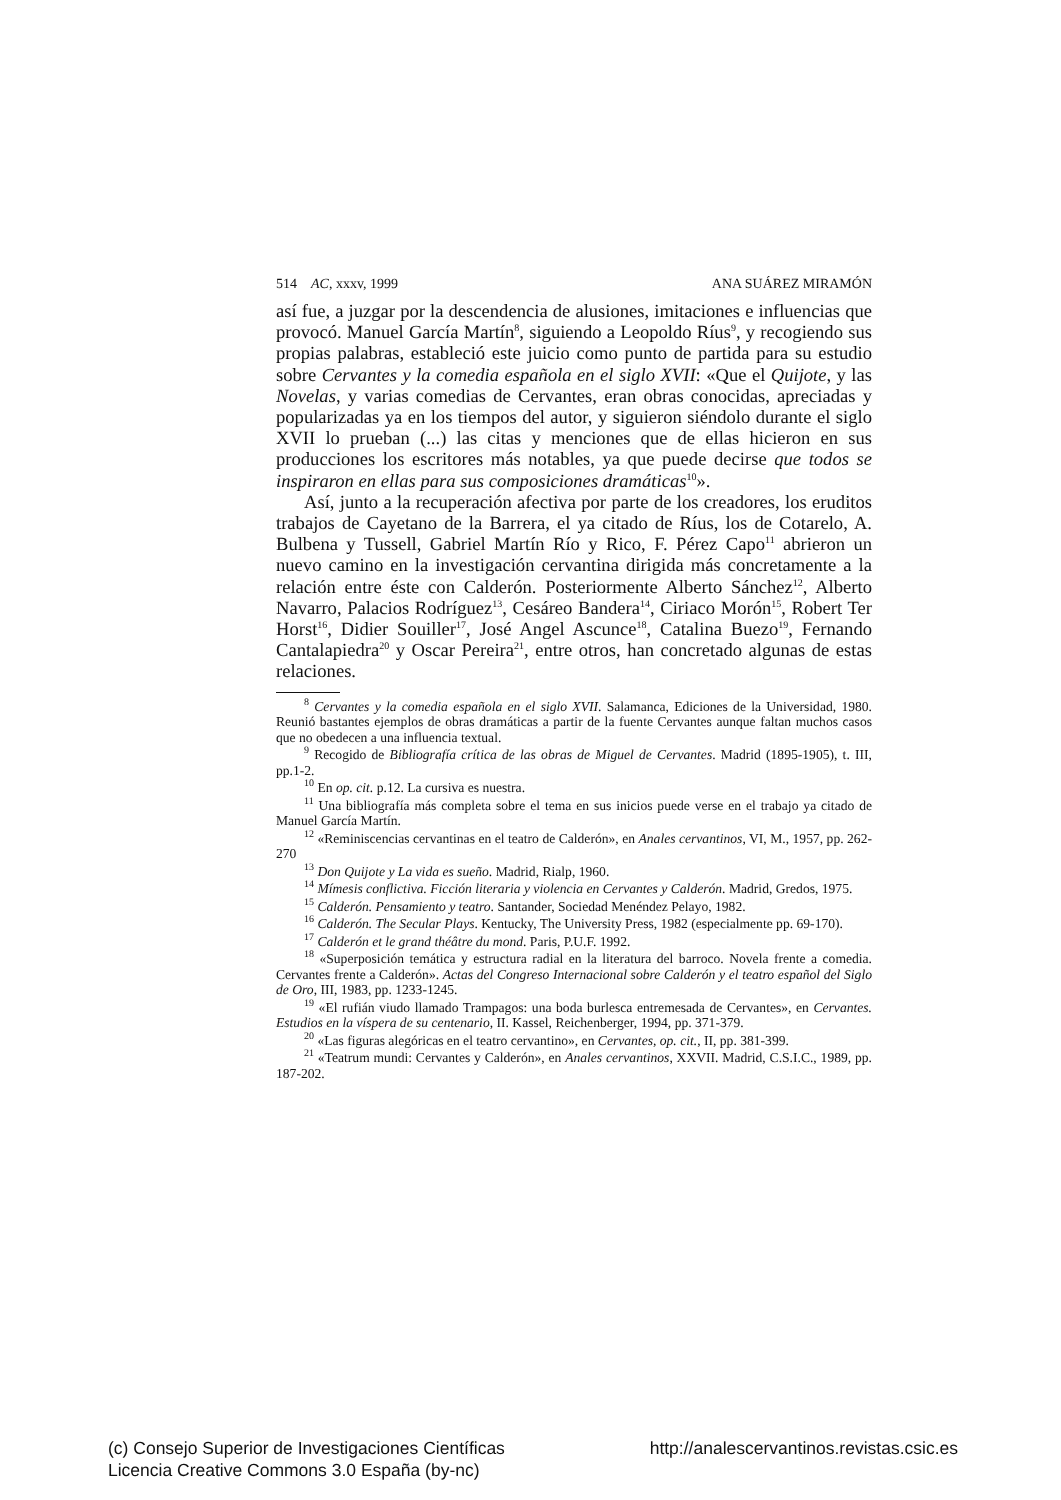514 AC, xxxv, 1999 ANA SUÁREZ MIRAMÓN
así fue, a juzgar por la descendencia de alusiones, imitaciones e influencias que provocó. Manuel García Martín<sup>8</sup>, siguiendo a Leopoldo Ríus<sup>9</sup>, y recogiendo sus propias palabras, estableció este juicio como punto de partida para su estudio sobre Cervantes y la comedia española en el siglo XVII: «Que el Quijote, y las Novelas, y varias comedias de Cervantes, eran obras conocidas, apreciadas y popularizadas ya en los tiempos del autor, y siguieron siéndolo durante el siglo XVII lo prueban (...) las citas y menciones que de ellas hicieron en sus producciones los escritores más notables, ya que puede decirse que todos se inspiraron en ellas para sus composiciones dramáticas<sup>10</sup>».
Así, junto a la recuperación afectiva por parte de los creadores, los eruditos trabajos de Cayetano de la Barrera, el ya citado de Ríus, los de Cotarelo, A. Bulbena y Tussell, Gabriel Martín Río y Rico, F. Pérez Capo<sup>11</sup> abrieron un nuevo camino en la investigación cervantina dirigida más concretamente a la relación entre éste con Calderón. Posteriormente Alberto Sánchez<sup>12</sup>, Alberto Navarro, Palacios Rodríguez<sup>13</sup>, Cesáreo Bandera<sup>14</sup>, Ciriaco Morón<sup>15</sup>, Robert Ter Horst<sup>16</sup>, Didier Souiller<sup>17</sup>, José Angel Ascunce<sup>18</sup>, Catalina Buezo<sup>19</sup>, Fernando Cantalapiedra<sup>20</sup> y Oscar Pereira<sup>21</sup>, entre otros, han concretado algunas de estas relaciones.
<sup>8</sup> Cervantes y la comedia española en el siglo XVII. Salamanca, Ediciones de la Universidad, 1980. Reunió bastantes ejemplos de obras dramáticas a partir de la fuente Cervantes aunque faltan muchos casos que no obedecen a una influencia textual.
<sup>9</sup> Recogido de Bibliografía crítica de las obras de Miguel de Cervantes. Madrid (1895-1905), t. III, pp.1-2.
<sup>10</sup> En op. cit. p.12. La cursiva es nuestra.
<sup>11</sup> Una bibliografía más completa sobre el tema en sus inicios puede verse en el trabajo ya citado de Manuel García Martín.
<sup>12</sup> «Reminiscencias cervantinas en el teatro de Calderón», en Anales cervantinos, VI, M., 1957, pp. 262-270
<sup>13</sup> Don Quijote y La vida es sueño. Madrid, Rialp, 1960.
<sup>14</sup> Mímesis conflictiva. Ficción literaria y violencia en Cervantes y Calderón. Madrid, Gredos, 1975.
<sup>15</sup> Calderón. Pensamiento y teatro. Santander, Sociedad Menéndez Pelayo, 1982.
<sup>16</sup> Calderón. The Secular Plays. Kentucky, The University Press, 1982 (especialmente pp. 69-170).
<sup>17</sup> Calderón et le grand théâtre du mond. Paris, P.U.F. 1992.
<sup>18</sup> «Superposición temática y estructura radial en la literatura del barroco. Novela frente a comedia. Cervantes frente a Calderón». Actas del Congreso Internacional sobre Calderón y el teatro español del Siglo de Oro, III, 1983, pp. 1233-1245.
<sup>19</sup> «El rufián viudo llamado Trampagos: una boda burlesca entremesada de Cervantes», en Cervantes. Estudios en la víspera de su centenario, II. Kassel, Reichenberger, 1994, pp. 371-379.
<sup>20</sup> «Las figuras alegóricas en el teatro cervantino», en Cervantes, op. cit., II, pp. 381-399.
<sup>21</sup> «Teatrum mundi: Cervantes y Calderón», en Anales cervantinos, XXVII. Madrid, C.S.I.C., 1989, pp. 187-202.
(c) Consejo Superior de Investigaciones Científicas http://analescervantinos.revistas.csic.es
Licencia Creative Commons 3.0 España (by-nc)